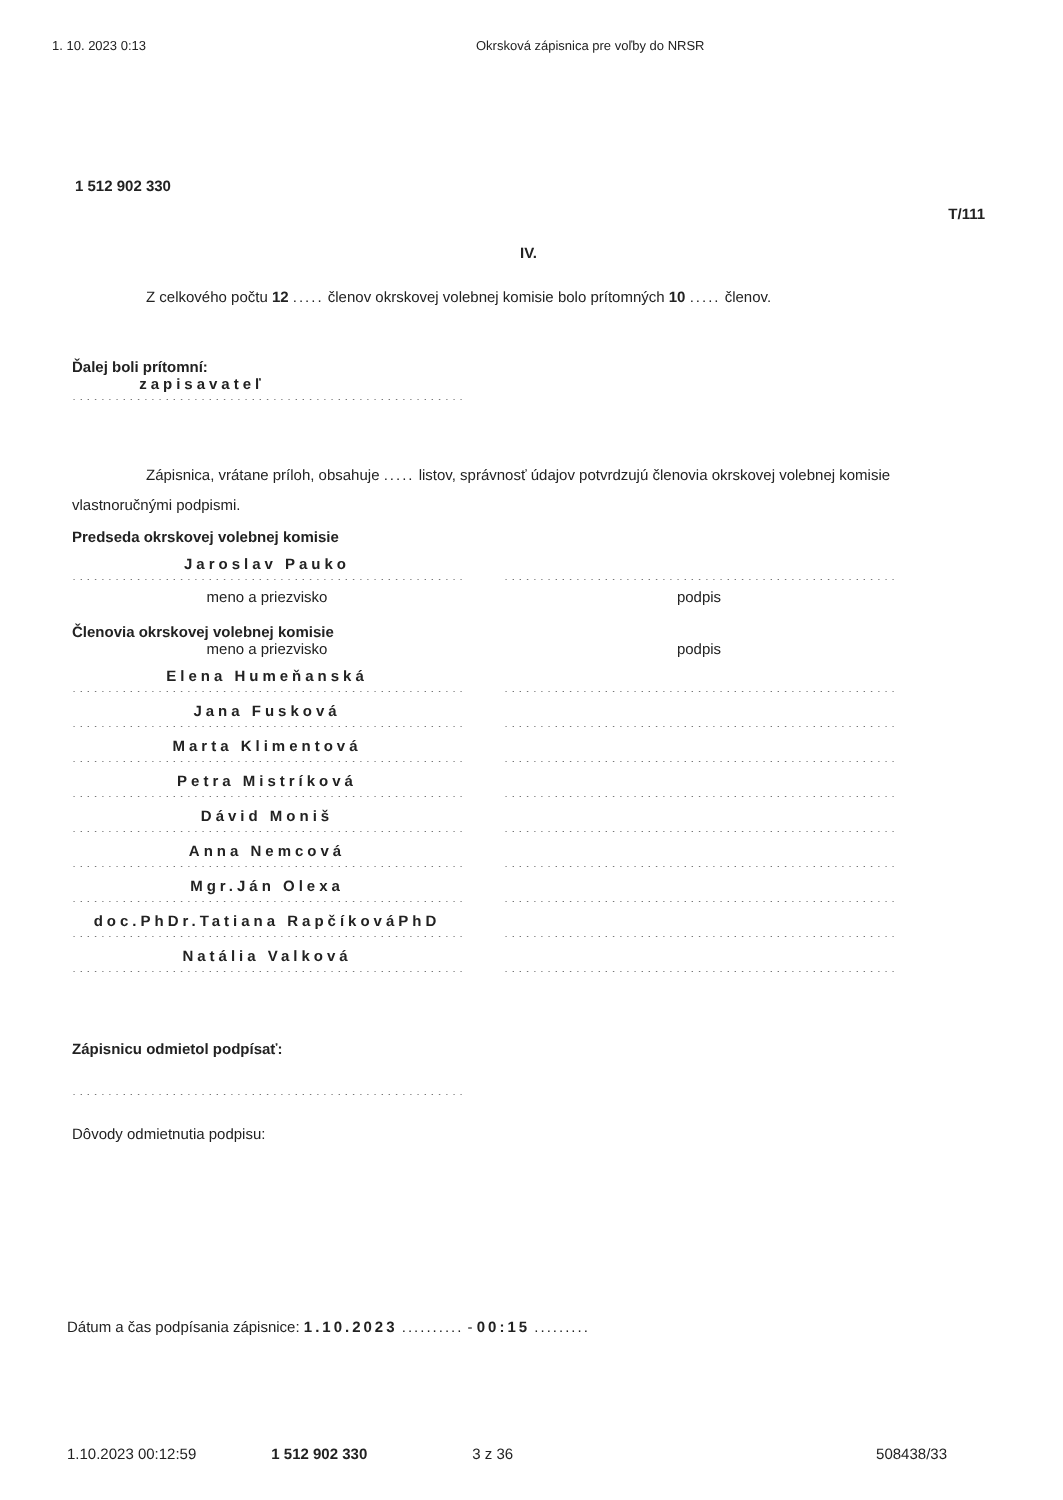1. 10. 2023 0:13 Okrsková zápisnica pre voľby do NRSR
1 512 902 330
T/111
IV.
Z celkového počtu 12 ..... členov okrskovej volebnej komisie bolo prítomných 10 ..... členov.
Ďalej boli prítomní:
zapisavateľ
..........................................................
Zápisnica, vrátane príloh, obsahuje ..... listov, správnosť údajov potvrdzujú členovia okrskovej volebnej komisie vlastnoručnými podpismi.
Predseda okrskovej volebnej komisie
Jaroslav Pauko
..........................................................
..........................................................
meno a priezvisko podpis
Členovia okrskovej volebnej komisie
meno a priezvisko podpis
Elena Humeňanská
..........................................................
..........................................................
Jana Fusková
..........................................................
..........................................................
Marta Klimentová
..........................................................
..........................................................
Petra Mistríková
..........................................................
..........................................................
Dávid Moniš
..........................................................
..........................................................
Anna Nemcová
..........................................................
..........................................................
Mgr.Ján Olexa
..........................................................
..........................................................
doc.PhDr.Tatiana RapčíkováPhD
..........................................................
..........................................................
Natália Valková
..........................................................
..........................................................
Zápisnicu odmietol podpísať:
..........................................................
Dôvody odmietnutia podpisu:
Dátum a čas podpísania zápisnice: 1.10.2023 .......... - 00:15 .........
1.10.2023 00:12:59 1 512 902 330 3 z 36 508438/33